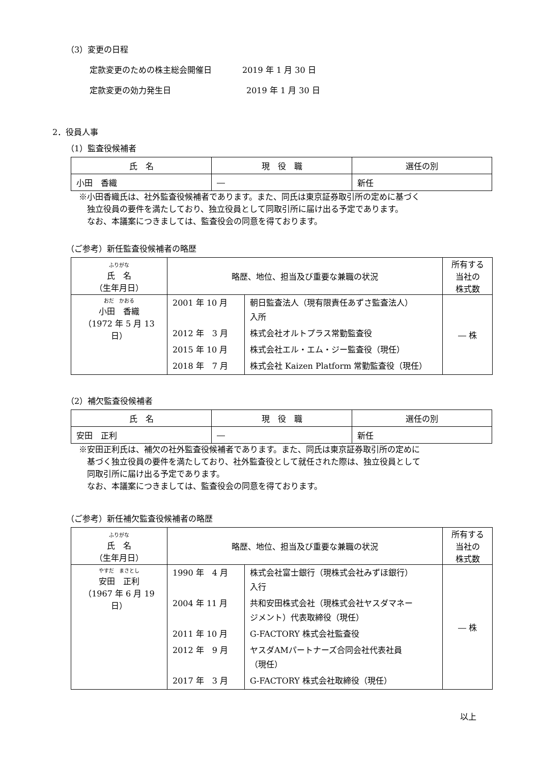（3）変更の日程
定款変更のための株主総会開催日 2019 年 1 月 30 日
定款変更の効力発生日 2019 年 1 月 30 日
2．役員人事
（1）監査役候補者
| 氏 名 | 現 役 職 | 選任の別 |
| --- | --- | --- |
| 小田 香織 | ― | 新任 |
※小田香織氏は、社外監査役候補者であります。また、同氏は東京証券取引所の定めに基づく
　独立役員の要件を満たしており、独立役員として同取引所に届け出る予定であります。
　なお、本議案につきましては、監査役会の同意を得ております。
（ご参考）新任監査役候補者の略歴
| ふりがな 氏 名 （生年月日） | 略歴、地位、担当及び重要な兼職の状況 | 所有する 当社の 株式数 |
| --- | --- | --- |
| おだ かおる 小田 香織 （1972 年 5 月 13 日） | / 2001 年 10 月 / 朝日監査法人（現有限責任あずさ監査法人） 入所 / / 2012 年 3 月 / 株式会社オルトプラス常勤監査役 / / 2015 年 10 月 / 株式会社エル・エム・ジー監査役（現任） / / 2018 年 7 月 / 株式会社 Kaizen Platform 常勤監査役（現任） / | ― 株 |
（2）補欠監査役候補者
| 氏 名 | 現 役 職 | 選任の別 |
| --- | --- | --- |
| 安田 正利 | ― | 新任 |
※安田正利氏は、補欠の社外監査役候補者であります。また、同氏は東京証券取引所の定めに
　基づく独立役員の要件を満たしており、社外監査役として就任された際は、独立役員として
　同取引所に届け出る予定であります。
　なお、本議案につきましては、監査役会の同意を得ております。
（ご参考）新任補欠監査役候補者の略歴
| ふりがな 氏 名 （生年月日） | 略歴、地位、担当及び重要な兼職の状況 | 所有する 当社の 株式数 |
| --- | --- | --- |
| やすだ まさとし 安田 正利 （1967 年 6 月 19 日） | / 1990 年 4 月 / 株式会社富士銀行（現株式会社みずほ銀行） 入行 / / 2004 年 11 月 / 共和安田株式会社（現株式会社ヤスダマネー ジメント）代表取締役（現任） / / 2011 年 10 月 / G-FACTORY 株式会社監査役 / / 2012 年 9 月 / ヤスダAMパートナーズ合同会社代表社員 （現任） / / 2017 年 3 月 / G-FACTORY 株式会社取締役（現任） / | ― 株 |
以上